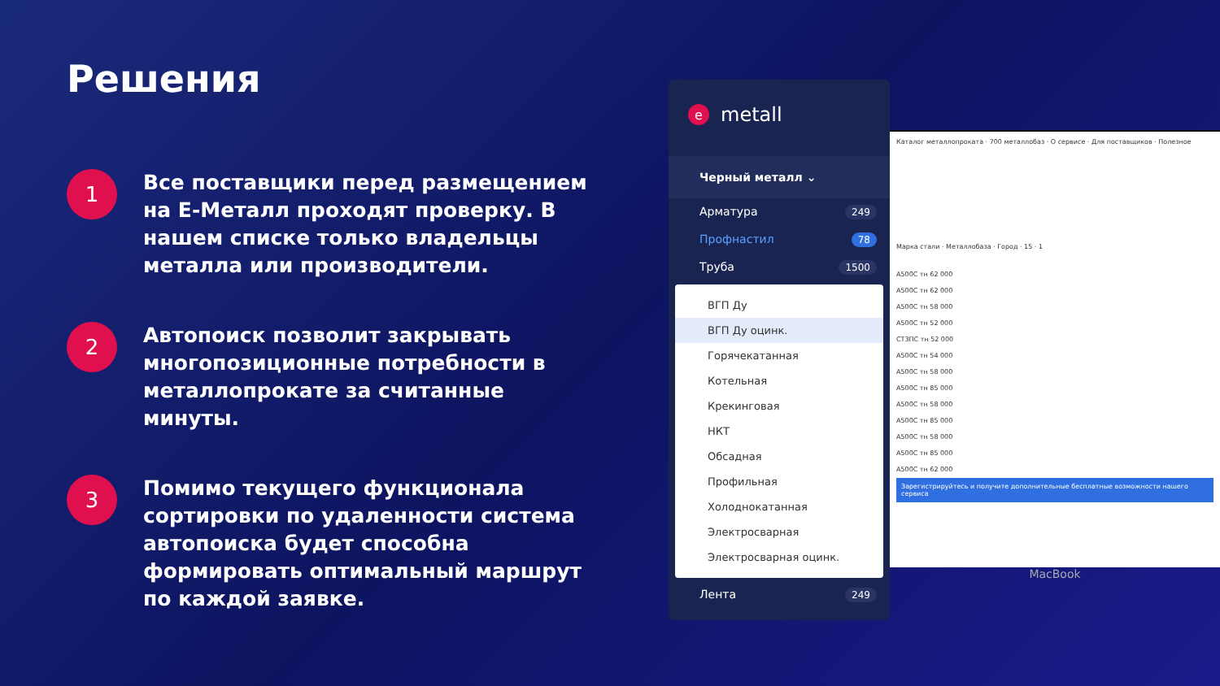Решения
1
Все поставщики перед размещением на Е-Металл проходят проверку. В нашем списке только владельцы металла или производители.
2
Автопоиск позволит закрывать многопозиционные потребности в металлопрокате за считанные минуты.
3
Помимо текущего функционала сортировки по удаленности система автопоиска будет способна формировать оптимальный маршрут по каждой заявке.
emetall
Черный металл ⌄
Арматура 249
Профнастил 78
Труба 1500
ВГП Ду
ВГП Ду оцинк.
Горячекатанная
Котельная
Крекинговая
НКТ
Обсадная
Профильная
Холоднокатанная
Электросварная
Электросварная оцинк.
Лента 249
Каталог металлопроката · 700 металлобаз · О сервисе · Для поставщиков · Полезное
Марка стали · Металлобаза · Город · 15 · 1
A500C тн 62 000
A500C тн 62 000
A500C тн 58 000
A500C тн 52 000
СТ3ПС тн 52 000
A500C тн 54 000
A500C тн 58 000
A500C тн 85 000
A500C тн 58 000
A500C тн 85 000
A500C тн 58 000
A500C тн 85 000
A500C тн 62 000
Зарегистрируйтесь и получите дополнительные бесплатные возможности нашего сервиса
MacBook